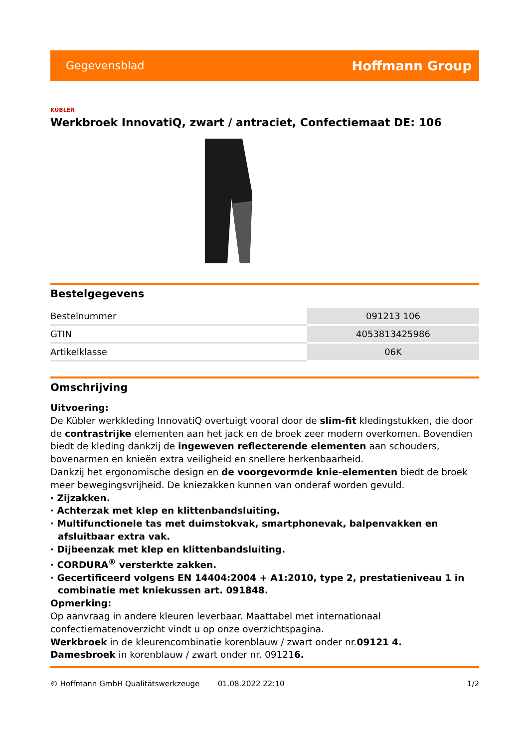Gegevensblad Hoffmann Group
KÜBLER
Werkbroek InnovatiQ, zwart / antraciet, Confectiemaat DE: 106
Bestelgegevens
| Bestelnummer | 091213 106 |
| GTIN | 4053813425986 |
| Artikelklasse | 06K |
Omschrijving
Uitvoering:
De Kübler werkkleding InnovatiQ overtuigt vooral door de slim-fit kledingstukken, die door de contrastrijke elementen aan het jack en de broek zeer modern overkomen. Bovendien biedt de kleding dankzij de ingeweven reflecterende elementen aan schouders, bovenarmen en knieën extra veiligheid en snellere herkenbaarheid.
Dankzij het ergonomische design en de voorgevormde knie-elementen biedt de broek meer bewegingsvrijheid. De kniezakken kunnen van onderaf worden gevuld.
· Zijzakken.
· Achterzak met klep en klittenbandsluiting.
· Multifunctionele tas met duimstokvak, smartphonevak, balpenvakken en afsluitbaar extra vak.
· Dijbeenzak met klep en klittenbandsluiting.
· CORDURA<sup>®</sup> versterkte zakken.
· Gecertificeerd volgens EN 14404:2004 + A1:2010, type 2, prestatieniveau 1 in combinatie met kniekussen art. 091848.
Opmerking:
Op aanvraag in andere kleuren leverbaar. Maattabel met internationaal confectiematenoverzicht vindt u op onze overzichtspagina.
Werkbroek in de kleurencombinatie korenblauw / zwart onder nr.09121 4.
Damesbroek in korenblauw / zwart onder nr. 091216.
© Hoffmann GmbH Qualitätswerkzeuge 01.08.2022 22:10 1/2